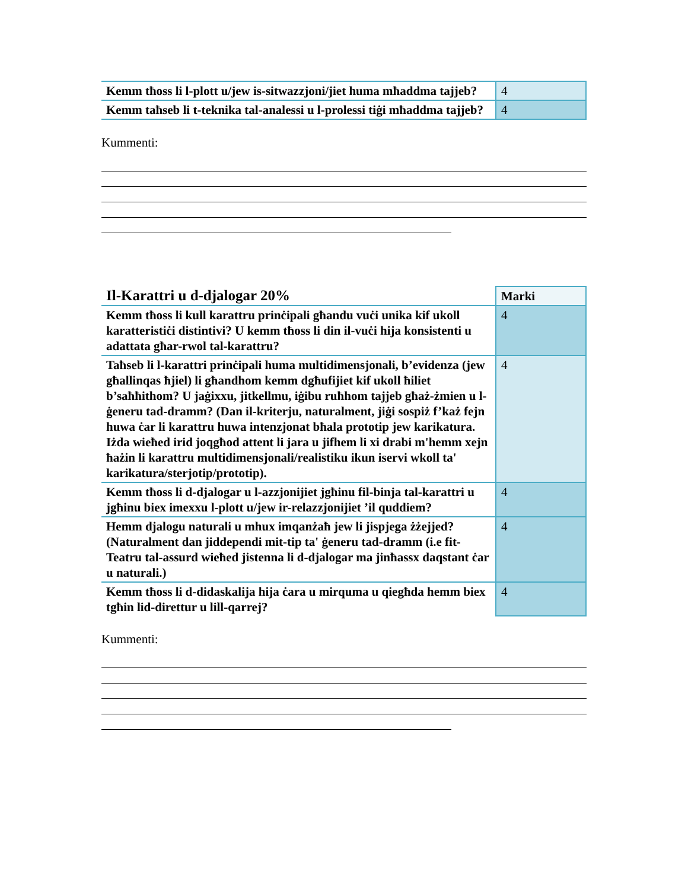| Kemm tħoss li l-plott u/jew is-sitwazzjoni/jiet huma mħaddma tajjeb? | 4 |
| Kemm taħseb li t-teknika tal-analessi u l-prolessi tiġi mħaddma tajjeb? | 4 |
Kummenti:
| Il-Karattri u d-djalogar 20% | Marki |
| --- | --- |
| Kemm tħoss li kull karattru prinċipali għandu vuċi unika kif ukoll karatteristiċi distintivi? U kemm tħoss li din il-vuċi hija konsistenti u adattata għar-rwol tal-karattru? | 4 |
| Taħseb li l-karattri prinċipali huma multidimensjonali, b’evidenza (jew għallinqas ħjiel) li għandhom kemm dgħufijiet kif ukoll ħiliet b’saħħithom? U jaġixxu, jitkellmu, iġibu ruħhom tajjeb għaż-żmien u l-ġeneru tad-dramm? (Dan il-kriterju, naturalment, jiġi sospiż f’każ fejn huwa ċar li karattru huwa intenzjonat bħala prototip jew karikatura. Iżda wieħed irid joqgħod attent li jara u jifhem li xi drabi m'hemm xejn ħażin li karattru multidimensjonali/realistiku ikun iservi wkoll ta' karikatura/sterjotip/prototip). | 4 |
| Kemm tħoss li d-djalogar u l-azzjonijiet jgħinu fil-binja tal-karattri u jgħinu biex imexxu l-plott u/jew ir-relazzjonijiet ’il quddiem? | 4 |
| Hemm djalogu naturali u mhux imqanżaħ jew li jispjega żżejjed? (Naturalment dan jiddependi mit-tip ta' ġeneru tad-dramm (i.e fit-Teatru tal-assurd wieħed jistenna li d-djalogar ma jinħassx daqstant ċar u naturali.) | 4 |
| Kemm tħoss li d-didaskalija hija ċara u mirquma u qiegħda hemm biex tgħin lid-direttur u lill-qarrej? | 4 |
Kummenti: